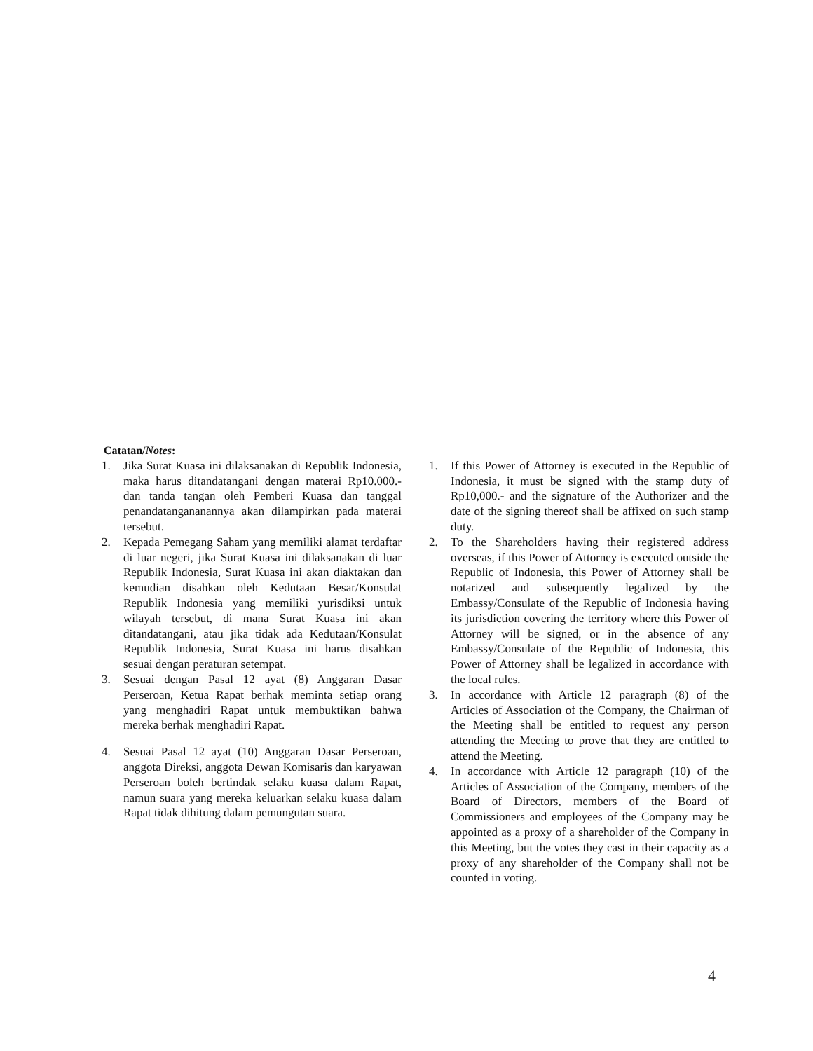Catatan/Notes:
1. Jika Surat Kuasa ini dilaksanakan di Republik Indonesia, maka harus ditandatangani dengan materai Rp10.000.- dan tanda tangan oleh Pemberi Kuasa dan tanggal penandatangananannya akan dilampirkan pada materai tersebut.
2. Kepada Pemegang Saham yang memiliki alamat terdaftar di luar negeri, jika Surat Kuasa ini dilaksanakan di luar Republik Indonesia, Surat Kuasa ini akan diaktakan dan kemudian disahkan oleh Kedutaan Besar/Konsulat Republik Indonesia yang memiliki yurisdiksi untuk wilayah tersebut, di mana Surat Kuasa ini akan ditandatangani, atau jika tidak ada Kedutaan/Konsulat Republik Indonesia, Surat Kuasa ini harus disahkan sesuai dengan peraturan setempat.
3. Sesuai dengan Pasal 12 ayat (8) Anggaran Dasar Perseroan, Ketua Rapat berhak meminta setiap orang yang menghadiri Rapat untuk membuktikan bahwa mereka berhak menghadiri Rapat.
4. Sesuai Pasal 12 ayat (10) Anggaran Dasar Perseroan, anggota Direksi, anggota Dewan Komisaris dan karyawan Perseroan boleh bertindak selaku kuasa dalam Rapat, namun suara yang mereka keluarkan selaku kuasa dalam Rapat tidak dihitung dalam pemungutan suara.
1. If this Power of Attorney is executed in the Republic of Indonesia, it must be signed with the stamp duty of Rp10,000.- and the signature of the Authorizer and the date of the signing thereof shall be affixed on such stamp duty.
2. To the Shareholders having their registered address overseas, if this Power of Attorney is executed outside the Republic of Indonesia, this Power of Attorney shall be notarized and subsequently legalized by the Embassy/Consulate of the Republic of Indonesia having its jurisdiction covering the territory where this Power of Attorney will be signed, or in the absence of any Embassy/Consulate of the Republic of Indonesia, this Power of Attorney shall be legalized in accordance with the local rules.
3. In accordance with Article 12 paragraph (8) of the Articles of Association of the Company, the Chairman of the Meeting shall be entitled to request any person attending the Meeting to prove that they are entitled to attend the Meeting.
4. In accordance with Article 12 paragraph (10) of the Articles of Association of the Company, members of the Board of Directors, members of the Board of Commissioners and employees of the Company may be appointed as a proxy of a shareholder of the Company in this Meeting, but the votes they cast in their capacity as a proxy of any shareholder of the Company shall not be counted in voting.
4